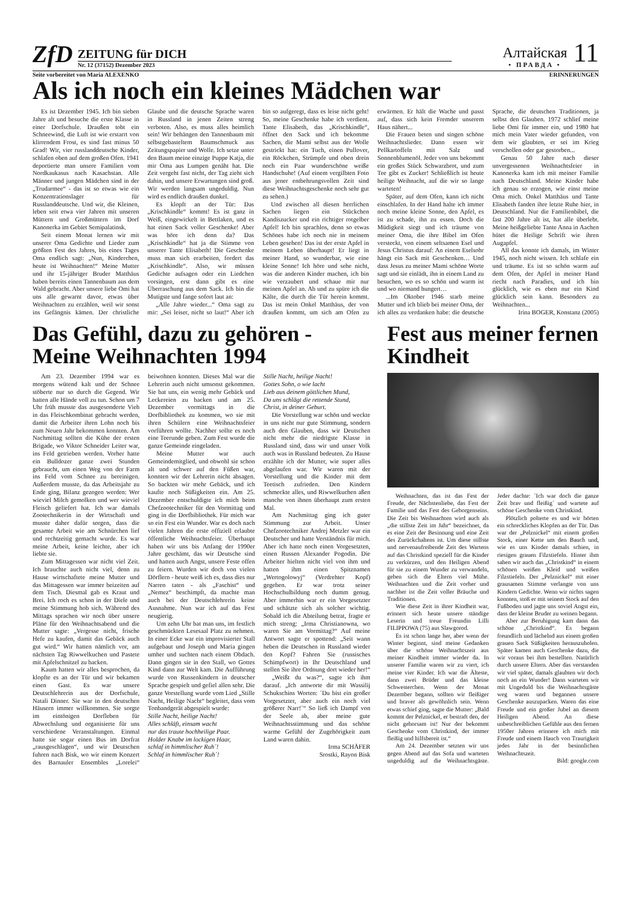ZfD
ZEITUNG für DICH
Nr. 12 (37152) Dezember 2023
Алтайская
• ПРАВДА •
11
Seite vorbereitet von Maria ALEXENKO ERINNERUNGEN
Als ich noch ein kleines Mädchen war
Es ist Dezember 1945. Ich bin sieben Jahre alt und besuche die erste Klasse in einer Dorfschule. Draußen tobt ein Schneewind, die Luft ist wie erstarrt von klirrendem Frost, es sind fast minus 50 Grad! Wir, vier russlanddeutsche Kinder, schlafen oben auf dem großen Ofen. 1941 deportierte man unsere Familien vom Nordkaukasus nach Kasachstan. Alle Männer und jungen Mädchen sind in der „Trudarmee“ - das ist so etwas wie ein Konzentrationslager für Russlanddeutsche. Und wir, die Kleinen, leben seit etwa vier Jahren mit unseren Müttern und Großmüttern im Dorf Kanonerka im Gebiet Semipalatinsk.
Seit einem Monat lernen wir mit unserer Oma Gedichte und Lieder zum größten Fest des Jahres, bis eines Tages Oma endlich sagt: „Nun, Kinderchen, heute ist Weihnachten!“ Meine Mutter und ihr 15-jähriger Bruder Matthäus haben bereits einen Tannenbaum aus dem Wald gebracht. Aber unsere liebe Omi hat uns alle gewarnt davor, etwas über Weihnachten zu erzählen, weil wir sonst ins Gefängnis kämen. Der christliche Glaube und die deutsche Sprache waren in Russland in jenen Zeiten streng verboten. Also, es muss alles heimlich sein! Wir behängen den Tannenbaum mit selbstgebasteltem Baumschmuck aus Zeitungspapier und Wolle. Ich setze unter den Baum meine einzige Puppe Katja, die mir Oma aus Lumpen genäht hat. Die Zeit vergeht fast nicht, der Tag zieht sich dahin, und unsere Erwartungen sind groß. Wir werden langsam ungeduldig. Nun wird es endlich draußen dunkel.
Es klopft an der Tür: Das „Krischkindle“ kommt! Es ist ganz in Weiß, eingewickelt in Bettlaken, und es hat einen Sack voller Geschenke! Aber was höre ich denn da? Das „Krischkindle“ hat ja die Stimme von unserer Tante Elisabeth! Die Geschenke muss man sich erarbeiten, fordert das „Krischkindle“. Also, wir müssen Gedichte aufsagen oder ein Liedchen vorsingen, erst dann gibt es eine Überraschung aus dem Sack. Ich bin die Mutigste und fange sofort laut an:
„Alle Jahre wieder...“ Oma sagt zu mir: „Sei leiser, nicht so laut!“ Aber ich bin so aufgeregt, dass es leise nicht geht! So, meine Geschenke habe ich verdient. Tante Elisabeth, das „Krischkindle“, öffnet den Sack und ich bekomme Sachen, die Mami selbst aus der Wolle gestrickt hat: ein Tuch, einen Pullover, ein Röckchen, Strümpfe und oben drein noch ein Paar wunderschöne weiße Handschuhe! (Auf einem vergilbten Foto aus jener entbehrungsvollen Zeit sind diese Weihnachtsgeschenke noch sehr gut zu sehen.)
Und zwischen all diesen herrlichen Sachen liegen ein Stückchen Kandiszucker und ein richtiger rotgelber Apfel! Ich bin sprachlos, denn so etwas Schönes habe ich noch nie in meinem Leben gesehen! Das ist der erste Apfel in meinem Leben überhaupt! Er liegt in meiner Hand, so wunderbar, wie eine kleine Sonne! Ich höre und sehe nicht, was die anderen Kinder machen, ich bin wie verzaubert und schaue mir nur meinen Apfel an. Ab und zu spüre ich die Kälte, die durch die Tür herein kommt. Das ist mein Onkel Matthäus, der von draußen kommt, um sich am Ofen zu erwärmen. Er hält die Wache und passt auf, dass sich kein Fremder unserem Haus nähert...
Die Frauen beten und singen schöne Weihnachtslieder. Dann essen wir Pellkartoffeln mit Salz und Sonnenblumenöl. Jeder von uns bekommt ein großes Stück Schwarzbrot, und zum Tee gibt es Zucker! Schließlich ist heute heilige Weihnacht, auf die wir so lange warteten!
Später, auf dem Ofen, kann ich nicht einschlafen. In der Hand halte ich immer noch meine kleine Sonne, den Apfel, es ist zu schade, ihn zu essen. Doch die Müdigkeit siegt und ich träume von meiner Oma, die ihre Bibel im Ofen versteckt, von einem seltsamen Esel und Jesus Christus darauf: An einem Eselsohr hängt ein Sack mit Geschenken… Und dass Jesus zu meiner Mami schöne Worte sagt und sie einlädt, ihn in einem Land zu besuchen, wo es so schön und warm ist und wo niemand hungert…
...Im Oktober 1946 starb meine Mutter und ich blieb bei meiner Oma, der ich alles zu verdanken habe: die deutsche Sprache, die deutschen Traditionen, ja selbst den Glauben. 1972 schlief meine liebe Omi für immer ein, und 1980 hat mich mein Vater wieder gefunden, von dem wir glaubten, er sei im Krieg verschollen oder gar gestorben...
Genau 50 Jahre nach dieser unvergessenen Weihnachtsfeier in Kanonerka kam ich mit meiner Familie nach Deutschland. Meine Kinder habe ich genau so erzogen, wie einst meine Oma mich. Onkel Matthäus und Tante Elisabeth fanden ihre letzte Ruhe hier, in Deutschland. Nur die Familienbibel, die fast 200 Jahre alt ist, hat alle überlebt. Meine heißgeliebte Tante Anna in Aachen hütet die Heilige Schrift wie ihren Augapfel.
All das konnte ich damals, im Winter 1945, noch nicht wissen. Ich schlafe ein und träume. Es ist so schön warm auf dem Ofen, der Apfel in meiner Hand riecht nach Paradies, und ich bin glücklich, wie es eben nur ein Kind glücklich sein kann. Besonders zu Weihnachten...
Irina BOGER, Konstanz (2005)
Das Gefühl, dazu zu gehören - Meine Weihnachten 1994
Am 23. Dezember 1994 war es morgens wütend kalt und der Schnee stöberte nur so durch die Gegend. Wir hatten alle Hände voll zu tun. Schon um 7 Uhr früh musste das ausgesonderte Vieh in das Fleischkombinat gebracht werden, damit die Arbeiter ihren Lohn noch bis zum Neuen Jahr bekommen konnten. Am Nachmittag sollten die Kühe der ersten Brigade, wo Viktor Schneider Leiter war, ins Feld getrieben werden. Vorher hatte ein Bulldozer ganze zwei Stunden gebraucht, um einen Weg von der Farm ins Feld vom Schnee zu bereinigen. Außerdem musste, da das Arbeitsjahr zu Ende ging, Bilanz gezogen werden: Wer wieviel Milch gemolken und wer wieviel Fleisch geliefert hat. Ich war damals Zootechnikerin in der Wirtschaft und musste daher dafür sorgen, dass die gesamte Arbeit wie am Schnürchen lief und rechtzeitig gemacht wurde. Es war meine Arbeit, keine leichte, aber ich liebte sie.
Zum Mittagessen war nicht viel Zeit. Ich brauchte auch nicht viel, denn zu Hause wirtschaftete meine Mutter und das Mittagessen war immer beizeiten auf dem Tisch. Diesmal gab es Kraut und Brei. Ich roch es schon in der Diele und meine Stimmung hob sich. Während des Mittags sprachen wir noch über unsere Pläne für den Weihnachtsabend und die Mutter sagte: „Vergesse nicht, frische Hefe zu kaufen, damit das Gebäck auch gut wird.“ Wir hatten nämlich vor, am nächsten Tag Riwwelkuchen und Pastete mit Apfelschnitzel zu backen.
Kaum hatten wir alles besprochen, da klopfte es an der Tür und wir bekamen einen Gast. Es war unsere Deutschlehrerin aus der Dorfschule, Natali Dinner. Sie war in den deutschen Häusern immer willkommen. Sie sorgte im eintönigen Dorfleben für Abwechslung und organisierte für uns verschiedene Veranstaltungen. Einmal hatte sie sogar einen Bus im Dorfrat „rausgeschlagen“, und wir Deutschen fuhren nach Bisk, wo wir einem Konzert des Barnauler Ensembles „Lorelei“ beiwohnen konnten. Dieses Mal war die Lehrerin auch nicht umsonst gekommen. Sie bat uns, ein wenig mehr Gebäck und Leckereien zu backen und am 25. Dezember vormittags in die Dorfbibliothek zu kommen, wo sie mit ihren Schülern eine Weihnachtsfeier vorführen wollte. Nachher sollte es noch eine Teerunde geben. Zum Fest wurde die ganze Gemeinde eingeladen.
Meine Mutter war auch Gemeindemitglied, und obwohl sie schon alt und schwer auf den Füßen war, konnten wir der Lehrerin nicht absagen. So backten wir mehr Gebäck, und ich kaufte noch Süßigkeiten ein. Am 25. Dezember entschuldigte ich mich beim Chefzootechniker für den Vormittag und ging in die Dorfbibliothek. Für mich war so ein Fest ein Wunder. War es doch nach vielen Jahren die erste offiziell erlaubte öffentliche Weihnachtsfeier. Überhaupt haben wir uns bis Anfang der 1990er Jahre geschämt, das wir Deutsche sind und hatten auch Angst, unsere Feste offen zu feiern. Wurden wir doch von vielen Dörflern - heute weiß ich es, dass dies nur Narren taten - als „Faschist“ und „Nemez“ beschimpft, da machte man auch bei der Deutschlehrerin keine Ausnahme. Nun war ich auf das Fest neugierig.
Um zehn Uhr bat man uns, im festlich geschmückten Lesesaal Platz zu nehmen. In einer Ecke war ein improvisierter Stall aufgebaut und Joseph und Maria gingen umher und suchten nach einem Obdach. Dann gingen sie in den Stall, wo Gottes Kind dann zur Welt kam. Die Aufführung wurde von Russenkindern in deutscher Sprache gespielt und gefiel allen sehr. Die ganze Vorstellung wurde vom Lied „Stille Nacht, Heilige Nacht“ begleitet, dass vom Tonbandgerät abgespielt wurde:
Stille Nacht, heilige Nacht!
Alles schläft, einsam wacht
nur das traute hochheilige Paar.
Holder Knabe im lockigen Haar,
schlaf in himmlischer Ruh´!
Schlaf in himmlischer Ruh´!
Stille Nacht, heilige Nacht!
Gottes Sohn, o wie lacht
Lieb aus deinem göttlichen Mund,
Da uns schlägt die rettende Stund,
Christ, in deiner Geburt.
Die Vorstellung war schön und weckte in uns nicht nur gute Stimmung, sondern auch den Glauben, dass wir Deutschen nicht mehr die niedrigste Klasse in Russland sind, dass wir und unser Volk auch was in Russland bedeuten. Zu Hause erzählte ich der Mutter, wie super alles abgelaufen war. Wir waren mit der Vorstellung und die Kinder mit dem Teetisch zufrieden. Den Kindern schmeckte alles, und Riwwelkuchen aßen manche von ihnen überhaupt zum ersten Mal.
Am Nachmittag ging ich guter Stimmung zur Arbeit. Unser Chefzootechniker Andrej Metzler war ein Deutscher und hatte Verständnis für mich. Aber ich hatte noch einen Vorgesetzten, einen Russen Alexander Pogodin. Die Arbeiter hielten nicht viel von ihm und hatten ihm einen Spitznamen „Wertogolowyj“ (Verdrehter Kopf) gegeben. Er war trotz seiner Hochschulbildung noch dumm genug. Aber immerhin war er ein Vorgesetzter und schätzte sich als solcher wichtig. Sobald ich die Abteilung betrat, fragte er mich streng: „Irma Christianowna, wo waren Sie am Vormittag?“ Auf meine Antwort sagte er spottend: „Seit wann heben die Deutschen in Russland wieder den Kopf? Fahren Sie (russisches Schimpfwort) in Ihr Deutschland und stellen Sie ihre Ordnung dort wieder her!“
„Weißt du was?“, sagte ich ihm darauf. „Ich antworte dir mit Wassilij Schukschins Worten: ´Du bist ein großer Vorgesetzter, aber auch ein noch viel größerer Narr!´“ So ließ ich Dampf von der Seele ab, aber meine gute Weihnachtsstimmung und das schöne warme Gefühl der Zugehörigkeit zum Land waren dahin.
Irma SCHÄFER
Srostki, Rayon Bisk
Fest aus meiner fernen Kindheit
Weihnachten, das ist das Fest der Freude, der Nächstenliebe, das Fest der Familie und das Fest des Geborgenseins. Die Zeit bis Weihnachten wird auch als „die stillste Zeit im Jahr“ bezeichnet, da es eine Zeit der Besinnung und eine Zeit des Zurückchaltens ist. Um diese stillste und nervenaufreibende Zeit des Wartens auf das Christkind speziell für die Kinder zu verkürzen, und den Heiligen Abend für sie zu einem Wunder zu verwandeln, geben sich die Eltern viel Mühe. Weihnachten und die Zeit vorher und nachher ist die Zeit voller Bräuche und Traditionen.
Wie diese Zeit in ihrer Kindheit war, erinnert sich heute unsere ständige Leserin und treue Freundin Lilli FILIPPOWA (75) aus Slawgorod.
Es ist schon lange her, aber wenn der Winter beginnt, sind meine Gedanken über die schöne Weihnachtszeit aus meiner Kindheit immer wieder da. In unserer Familie waren wir zu viert, ich meine vier Kinder. Ich war die Älteste, dann zwei Brüder und das kleine Schwesterchen. Wenn der Monat Dezember begann, sollten wir fleißiger und braver als gewöhnlich sein. Wenn etwas schief ging, sagte die Mutter: „Bald kommt der Pelznickel, er bestraft den, der nicht gehorsam ist! Nur der bekommt Geschenke vom Christkind, der immer fleißig und hilfsbereit ist.“
Am 24. Dezember setzten wir uns gegen Abend auf das Sofa und warteten ungeduldig auf die Weihnachtsgäste. Jeder dachte: ´Ich war doch die ganze Zeit brav und fleißig´ und wartete auf schöne Geschenke vom Christkind.
Plötzlich polterte es und wir hörten ein schreckliches Klopfen an der Tür. Das war der „Pelznickel“ mit einem großen Stock, einer Kette um den Bauch und, wie es uns Kinder damals schien, in riesigen grauen Filzstiefeln. Hinter ihm sahen wir auch das „Christkind“ in einem schönen weißen Kleid und weißen Filzstiefeln. Der „Pelznickel“ mit einer grausamen Stimme verlangte von uns Kindern Gedichte. Wenn wir nichts sagen konnten, stoß er mit seinem Stock auf den Fußboden und jagte uns soviel Angst ein, dass der kleine Bruder zu weinen begann.
Aber zur Beruhigung kam dann das schöne „Christkind“. Es begann freundlich und lächelnd aus einem großen grauen Sack Süßigkeiten herauszuholen. Später kamen auch Geschenke dazu, die wir voraus bei ihm bestellten. Natürlich durch unsere Eltern. Aber das verstanden wir viel später, damals glaubten wir doch noch an ein Wunder! Dann warteten wir mit Ungeduld bis die Weihnachtsgäste weg waren und begannen unsere Geschenke auszupacken. Waren das eine Freude und ein großer Jubel an diesem Heiligen Abend. An diese unbeschreiblichen Gefühle aus den fernen 1950er Jahren erinnere ich mich mit Freude und einem Hauch von Traurigkeit jedes Jahr in der besinnlichen Weihnachtszeit.
Bild: google.com